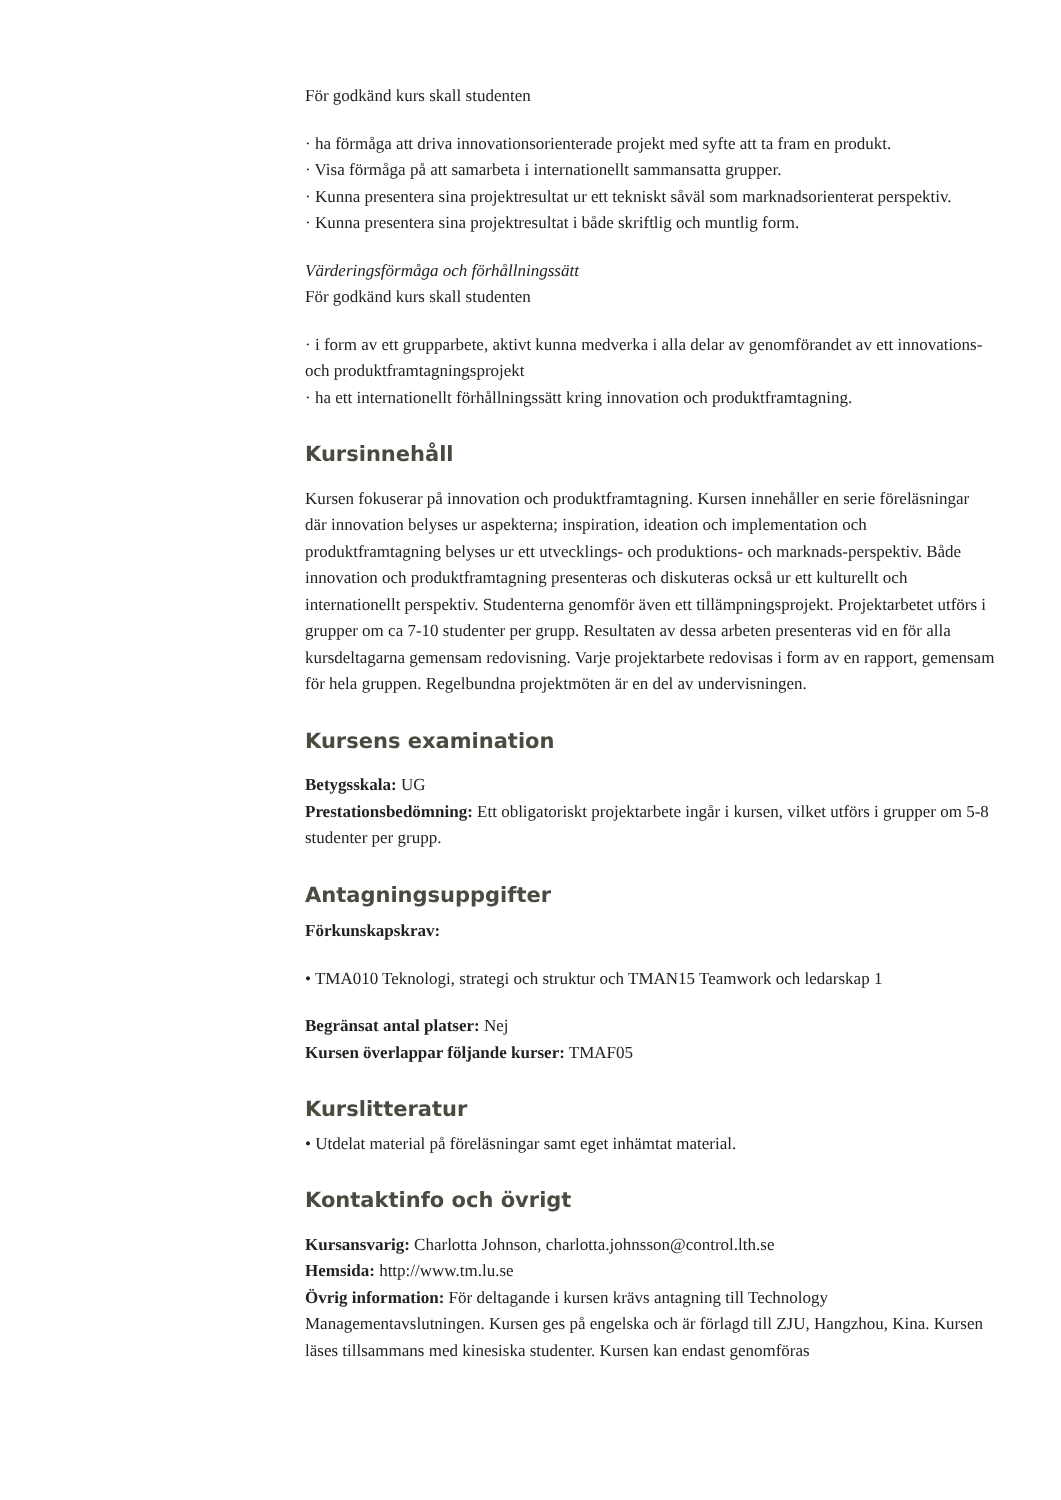För godkänd kurs skall studenten
· ha förmåga att driva innovationsorienterade projekt med syfte att ta fram en produkt.
· Visa förmåga på att samarbeta i internationellt sammansatta grupper.
· Kunna presentera sina projektresultat ur ett tekniskt såväl som marknadsorienterat perspektiv.
· Kunna presentera sina projektresultat i både skriftlig och muntlig form.
Värderingsförmåga och förhållningssätt
För godkänd kurs skall studenten
· i form av ett grupparbete, aktivt kunna medverka i alla delar av genomförandet av ett innovations- och produktframtagningsprojekt
· ha ett internationellt förhållningssätt kring innovation och produktframtagning.
Kursinnehåll
Kursen fokuserar på innovation och produktframtagning. Kursen innehåller en serie föreläsningar där innovation belyses ur aspekterna; inspiration, ideation och implementation och produktframtagning belyses ur ett utvecklings- och produktions- och marknads-perspektiv. Både innovation och produktframtagning presenteras och diskuteras också ur ett kulturellt och internationellt perspektiv. Studenterna genomför även ett tillämpningsprojekt. Projektarbetet utförs i grupper om ca 7-10 studenter per grupp. Resultaten av dessa arbeten presenteras vid en för alla kursdeltagarna gemensam redovisning. Varje projektarbete redovisas i form av en rapport, gemensam för hela gruppen. Regelbundna projektmöten är en del av undervisningen.
Kursens examination
Betygsskala: UG
Prestationsbedömning: Ett obligatoriskt projektarbete ingår i kursen, vilket utförs i grupper om 5-8 studenter per grupp.
Antagningsuppgifter
Förkunskapskrav:
• TMA010 Teknologi, strategi och struktur och TMAN15 Teamwork och ledarskap 1
Begränsat antal platser: Nej
Kursen överlappar följande kurser: TMAF05
Kurslitteratur
• Utdelat material på föreläsningar samt eget inhämtat material.
Kontaktinfo och övrigt
Kursansvarig: Charlotta Johnson, charlotta.johnsson@control.lth.se
Hemsida: http://www.tm.lu.se
Övrig information: För deltagande i kursen krävs antagning till Technology Managementavslutningen. Kursen ges på engelska och är förlagd till ZJU, Hangzhou, Kina. Kursen läses tillsammans med kinesiska studenter. Kursen kan endast genomföras